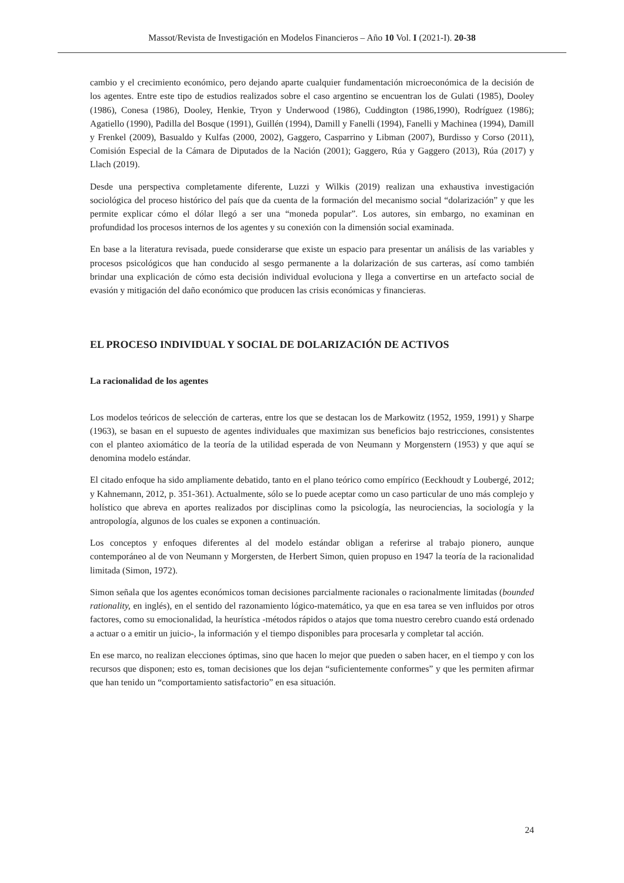Massot/Revista de Investigación en Modelos Financieros – Año 10 Vol. I (2021-I). 20-38
cambio y el crecimiento económico, pero dejando aparte cualquier fundamentación microeconómica de la decisión de los agentes. Entre este tipo de estudios realizados sobre el caso argentino se encuentran los de Gulati (1985), Dooley (1986), Conesa (1986), Dooley, Henkie, Tryon y Underwood (1986), Cuddington (1986,1990), Rodríguez (1986); Agatiello (1990), Padilla del Bosque (1991), Guillén (1994), Damill y Fanelli (1994), Fanelli y Machinea (1994), Damill y Frenkel (2009), Basualdo y Kulfas (2000, 2002), Gaggero, Casparrino y Libman (2007), Burdisso y Corso (2011), Comisión Especial de la Cámara de Diputados de la Nación (2001); Gaggero, Rúa y Gaggero (2013), Rúa (2017) y Llach (2019).
Desde una perspectiva completamente diferente, Luzzi y Wilkis (2019) realizan una exhaustiva investigación sociológica del proceso histórico del país que da cuenta de la formación del mecanismo social “dolarización” y que les permite explicar cómo el dólar llegó a ser una “moneda popular”. Los autores, sin embargo, no examinan en profundidad los procesos internos de los agentes y su conexión con la dimensión social examinada.
En base a la literatura revisada, puede considerarse que existe un espacio para presentar un análisis de las variables y procesos psicológicos que han conducido al sesgo permanente a la dolarización de sus carteras, así como también brindar una explicación de cómo esta decisión individual evoluciona y llega a convertirse en un artefacto social de evasión y mitigación del daño económico que producen las crisis económicas y financieras.
EL PROCESO INDIVIDUAL Y SOCIAL DE DOLARIZACIÓN DE ACTIVOS
La racionalidad de los agentes
Los modelos teóricos de selección de carteras, entre los que se destacan los de Markowitz (1952, 1959, 1991) y Sharpe (1963), se basan en el supuesto de agentes individuales que maximizan sus beneficios bajo restricciones, consistentes con el planteo axiomático de la teoría de la utilidad esperada de von Neumann y Morgenstern (1953) y que aquí se denomina modelo estándar.
El citado enfoque ha sido ampliamente debatido, tanto en el plano teórico como empírico (Eeckhoudt y Loubergé, 2012; y Kahnemann, 2012, p. 351-361). Actualmente, sólo se lo puede aceptar como un caso particular de uno más complejo y holístico que abreva en aportes realizados por disciplinas como la psicología, las neurociencias, la sociología y la antropología, algunos de los cuales se exponen a continuación.
Los conceptos y enfoques diferentes al del modelo estándar obligan a referirse al trabajo pionero, aunque contemporáneo al de von Neumann y Morgersten, de Herbert Simon, quien propuso en 1947 la teoría de la racionalidad limitada (Simon, 1972).
Simon señala que los agentes económicos toman decisiones parcialmente racionales o racionalmente limitadas (bounded rationality, en inglés), en el sentido del razonamiento lógico-matemático, ya que en esa tarea se ven influidos por otros factores, como su emocionalidad, la heurística -métodos rápidos o atajos que toma nuestro cerebro cuando está ordenado a actuar o a emitir un juicio-, la información y el tiempo disponibles para procesarla y completar tal acción.
En ese marco, no realizan elecciones óptimas, sino que hacen lo mejor que pueden o saben hacer, en el tiempo y con los recursos que disponen; esto es, toman decisiones que los dejan “suficientemente conformes” y que les permiten afirmar que han tenido un “comportamiento satisfactorio” en esa situación.
24